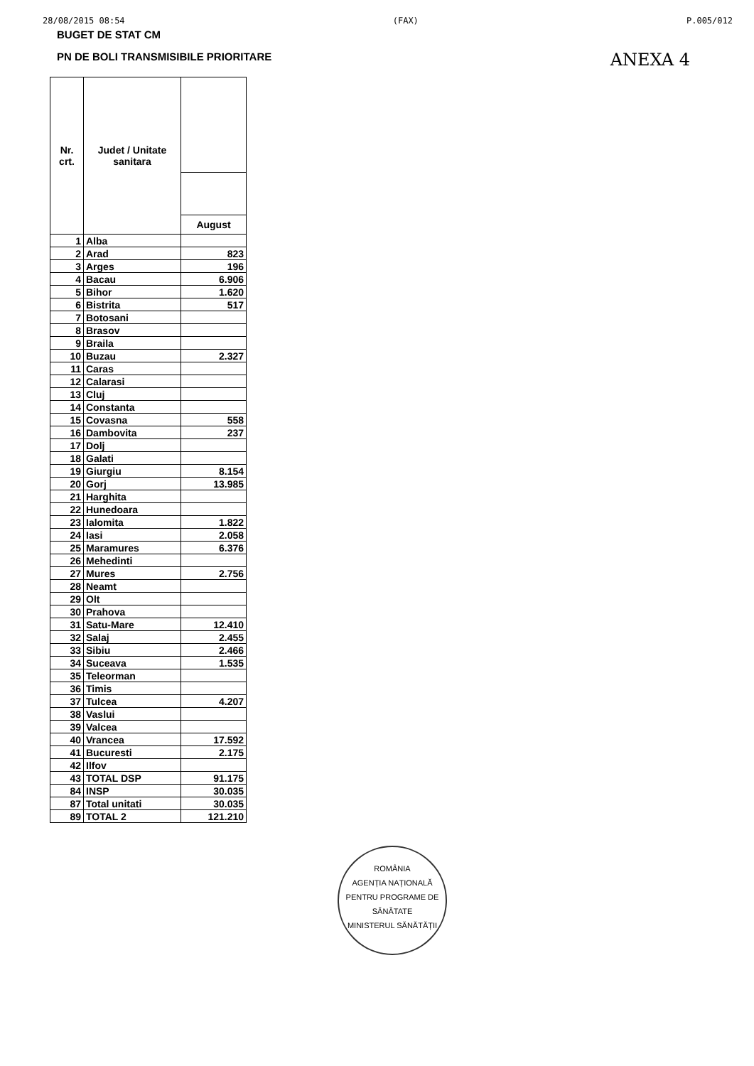28/08/2015 08:54 (FAX) P.005/012
BUGET DE STAT CM
PN DE BOLI TRANSMISIBILE PRIORITARE
ANEXA 4
| Nr. crt. | Judet / Unitate sanitara | |
| --- | --- | --- |
| | | August |
| 1 | Alba | |
| 2 | Arad | 823 |
| 3 | Arges | 196 |
| 4 | Bacau | 6.906 |
| 5 | Bihor | 1.620 |
| 6 | Bistrita | 517 |
| 7 | Botosani | |
| 8 | Brasov | |
| 9 | Braila | |
| 10 | Buzau | 2.327 |
| 11 | Caras | |
| 12 | Calarasi | |
| 13 | Cluj | |
| 14 | Constanta | |
| 15 | Covasna | 558 |
| 16 | Dambovita | 237 |
| 17 | Dolj | |
| 18 | Galati | |
| 19 | Giurgiu | 8.154 |
| 20 | Gorj | 13.985 |
| 21 | Harghita | |
| 22 | Hunedoara | |
| 23 | Ialomita | 1.822 |
| 24 | Iasi | 2.058 |
| 25 | Maramures | 6.376 |
| 26 | Mehedinti | |
| 27 | Mures | 2.756 |
| 28 | Neamt | |
| 29 | Olt | |
| 30 | Prahova | |
| 31 | Satu-Mare | 12.410 |
| 32 | Salaj | 2.455 |
| 33 | Sibiu | 2.466 |
| 34 | Suceava | 1.535 |
| 35 | Teleorman | |
| 36 | Timis | |
| 37 | Tulcea | 4.207 |
| 38 | Vaslui | |
| 39 | Valcea | |
| 40 | Vrancea | 17.592 |
| 41 | Bucuresti | 2.175 |
| 42 | Ilfov | |
| 43 | TOTAL DSP | 91.175 |
| 84 | INSP | 30.035 |
| 87 | Total unitati | 30.035 |
| 89 | TOTAL 2 | 121.210 |
ROMÂNIA
AGENȚIA NAȚIONALĂ PENTRU PROGRAME DE SĂNĂTATE
MINISTERUL SĂNĂTĂȚII